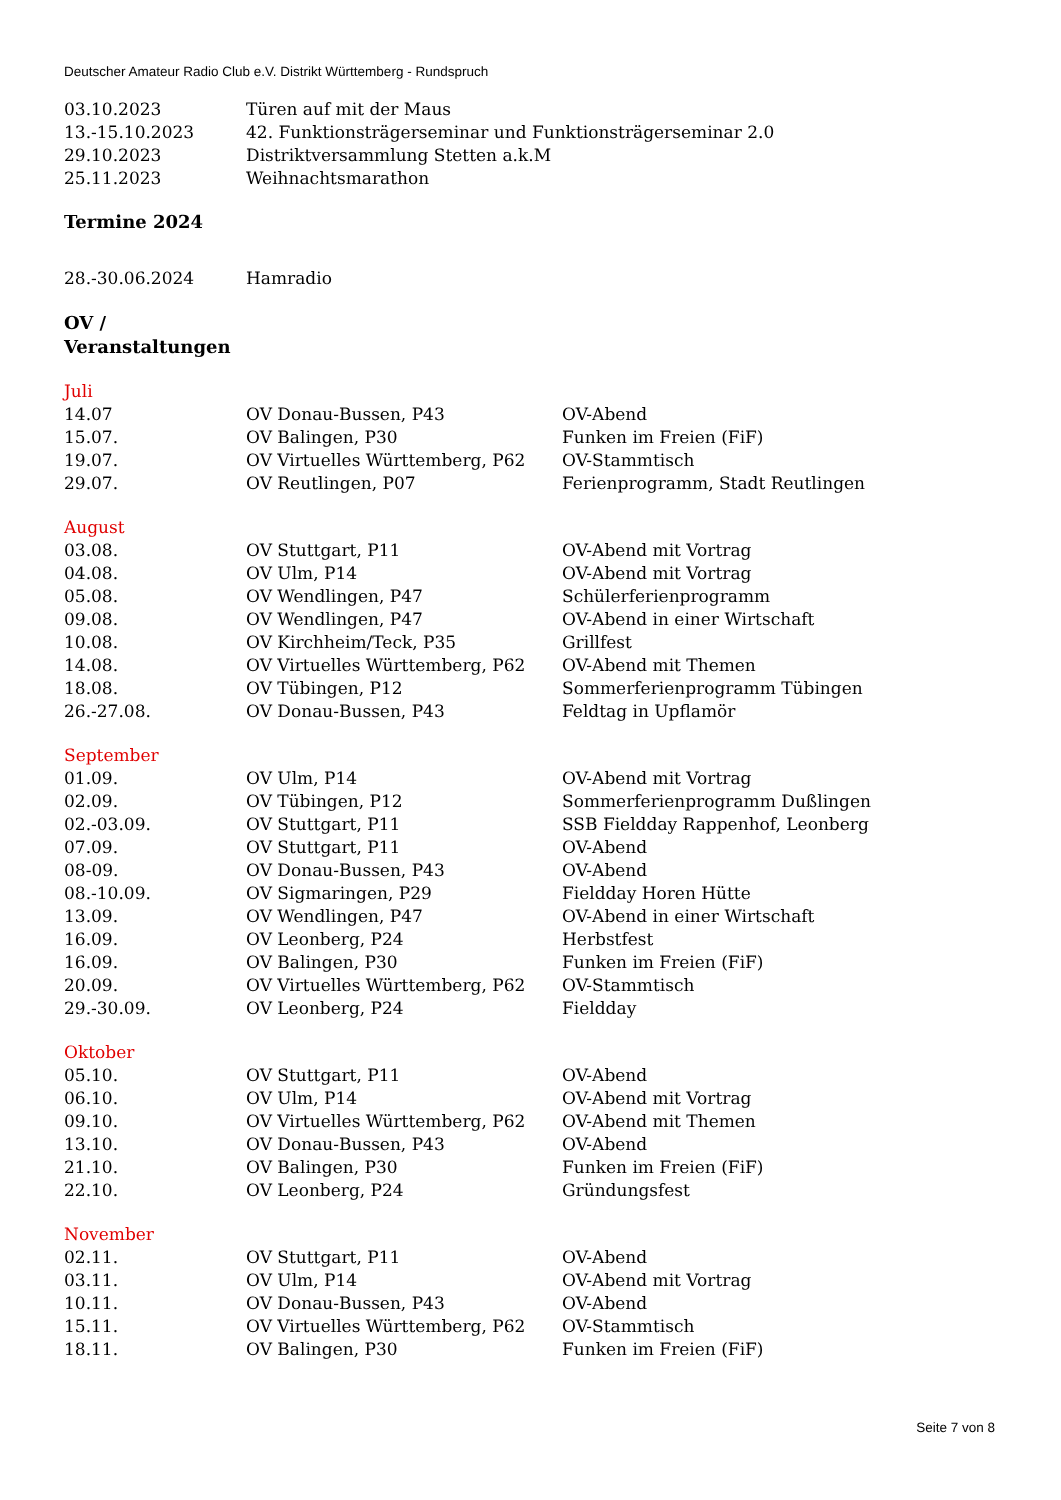Deutscher Amateur Radio Club e.V. Distrikt Württemberg - Rundspruch
| 03.10.2023 | Türen auf mit der Maus |
| 13.-15.10.2023 | 42. Funktionsträgerseminar und Funktionsträgerseminar 2.0 |
| 29.10.2023 | Distriktversammlung Stetten a.k.M |
| 25.11.2023 | Weihnachtsmarathon |
Termine 2024
| 28.-30.06.2024 | Hamradio |
OV /
Veranstaltungen
Juli
| 14.07 | OV Donau-Bussen, P43 | OV-Abend |
| 15.07. | OV Balingen, P30 | Funken im Freien (FiF) |
| 19.07. | OV Virtuelles Württemberg, P62 | OV-Stammtisch |
| 29.07. | OV Reutlingen, P07 | Ferienprogramm, Stadt Reutlingen |
August
| 03.08. | OV Stuttgart, P11 | OV-Abend mit Vortrag |
| 04.08. | OV Ulm, P14 | OV-Abend mit Vortrag |
| 05.08. | OV Wendlingen, P47 | Schülerferienprogramm |
| 09.08. | OV Wendlingen, P47 | OV-Abend in einer Wirtschaft |
| 10.08. | OV Kirchheim/Teck, P35 | Grillfest |
| 14.08. | OV Virtuelles Württemberg, P62 | OV-Abend mit Themen |
| 18.08. | OV Tübingen, P12 | Sommerferienprogramm Tübingen |
| 26.-27.08. | OV Donau-Bussen, P43 | Feldtag in Upflamör |
September
| 01.09. | OV Ulm, P14 | OV-Abend mit Vortrag |
| 02.09. | OV Tübingen, P12 | Sommerferienprogramm Dußlingen |
| 02.-03.09. | OV Stuttgart, P11 | SSB Fieldday Rappenhof, Leonberg |
| 07.09. | OV Stuttgart, P11 | OV-Abend |
| 08-09. | OV Donau-Bussen, P43 | OV-Abend |
| 08.-10.09. | OV Sigmaringen, P29 | Fieldday Horen Hütte |
| 13.09. | OV Wendlingen, P47 | OV-Abend in einer Wirtschaft |
| 16.09. | OV Leonberg, P24 | Herbstfest |
| 16.09. | OV Balingen, P30 | Funken im Freien (FiF) |
| 20.09. | OV Virtuelles Württemberg, P62 | OV-Stammtisch |
| 29.-30.09. | OV Leonberg, P24 | Fieldday |
Oktober
| 05.10. | OV Stuttgart, P11 | OV-Abend |
| 06.10. | OV Ulm, P14 | OV-Abend mit Vortrag |
| 09.10. | OV Virtuelles Württemberg, P62 | OV-Abend mit Themen |
| 13.10. | OV Donau-Bussen, P43 | OV-Abend |
| 21.10. | OV Balingen, P30 | Funken im Freien (FiF) |
| 22.10. | OV Leonberg, P24 | Gründungsfest |
November
| 02.11. | OV Stuttgart, P11 | OV-Abend |
| 03.11. | OV Ulm, P14 | OV-Abend mit Vortrag |
| 10.11. | OV Donau-Bussen, P43 | OV-Abend |
| 15.11. | OV Virtuelles Württemberg, P62 | OV-Stammtisch |
| 18.11. | OV Balingen, P30 | Funken im Freien (FiF) |
Seite 7 von 8